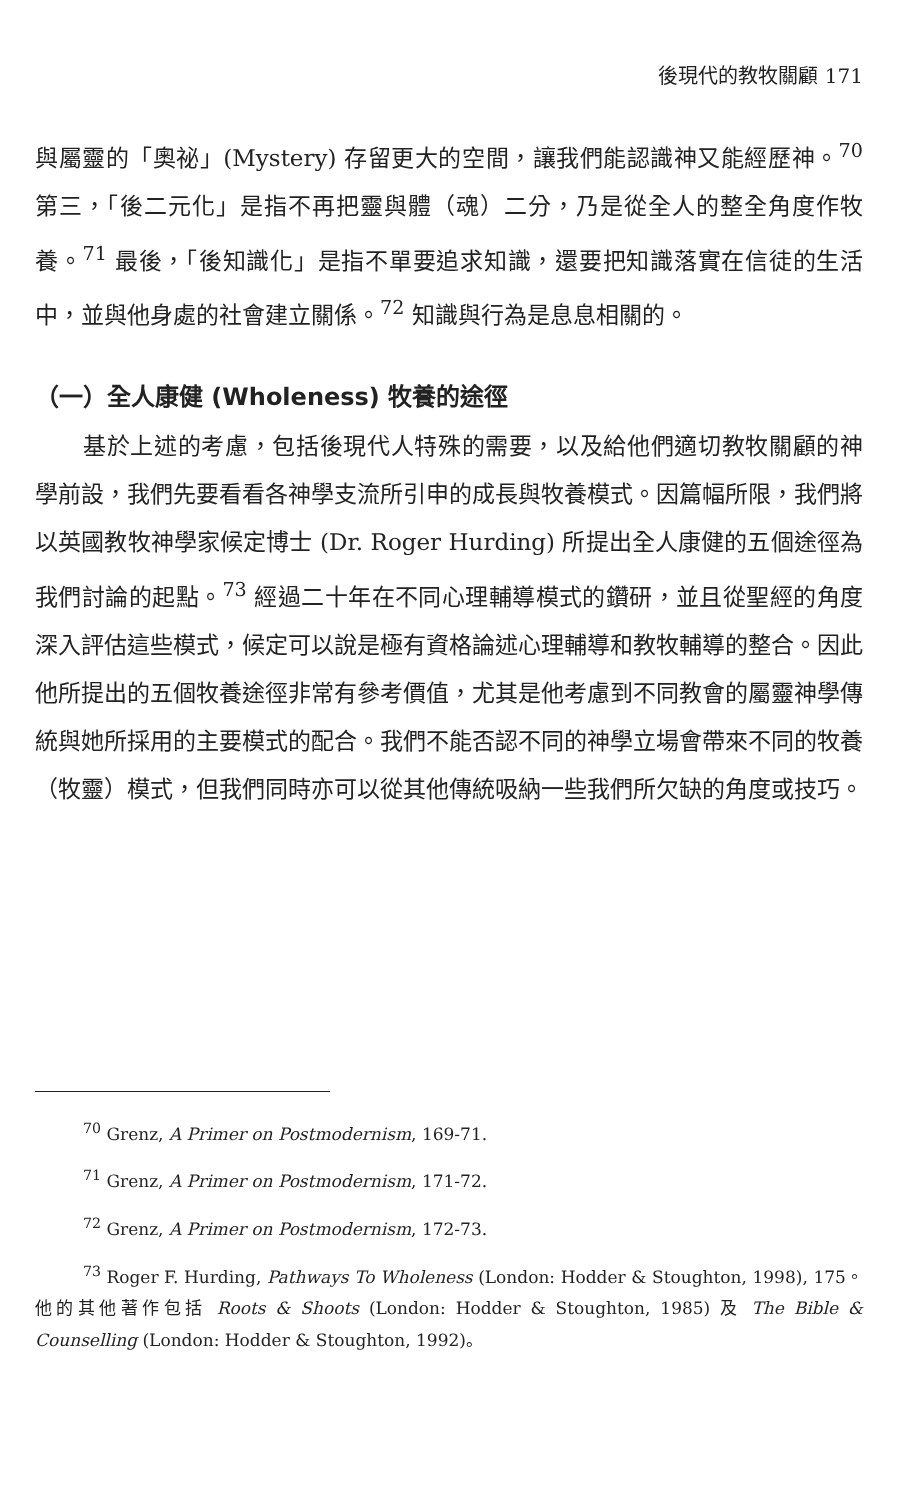後現代的教牧關顧 171
與屬靈的「奧祕」(Mystery) 存留更大的空間，讓我們能認識神又能經歷神。<sup>70</sup> 第三，「後二元化」是指不再把靈與體（魂）二分，乃是從全人的整全角度作牧養。<sup>71</sup> 最後，「後知識化」是指不單要追求知識，還要把知識落實在信徒的生活中，並與他身處的社會建立關係。<sup>72</sup> 知識與行為是息息相關的。
（一）全人康健 (Wholeness) 牧養的途徑
基於上述的考慮，包括後現代人特殊的需要，以及給他們適切教牧關顧的神學前設，我們先要看看各神學支流所引申的成長與牧養模式。因篇幅所限，我們將以英國教牧神學家候定博士 (Dr. Roger Hurding) 所提出全人康健的五個途徑為我們討論的起點。<sup>73</sup> 經過二十年在不同心理輔導模式的鑽研，並且從聖經的角度深入評估這些模式，候定可以說是極有資格論述心理輔導和教牧輔導的整合。因此他所提出的五個牧養途徑非常有參考價值，尤其是他考慮到不同教會的屬靈神學傳統與她所採用的主要模式的配合。我們不能否認不同的神學立場會帶來不同的牧養（牧靈）模式，但我們同時亦可以從其他傳統吸納一些我們所欠缺的角度或技巧。
<sup>70</sup> Grenz, A Primer on Postmodernism, 169-71.
<sup>71</sup> Grenz, A Primer on Postmodernism, 171-72.
<sup>72</sup> Grenz, A Primer on Postmodernism, 172-73.
<sup>73</sup> Roger F. Hurding, Pathways To Wholeness (London: Hodder & Stoughton, 1998), 175。他的其他著作包括 Roots & Shoots (London: Hodder & Stoughton, 1985) 及 The Bible & Counselling (London: Hodder & Stoughton, 1992)。